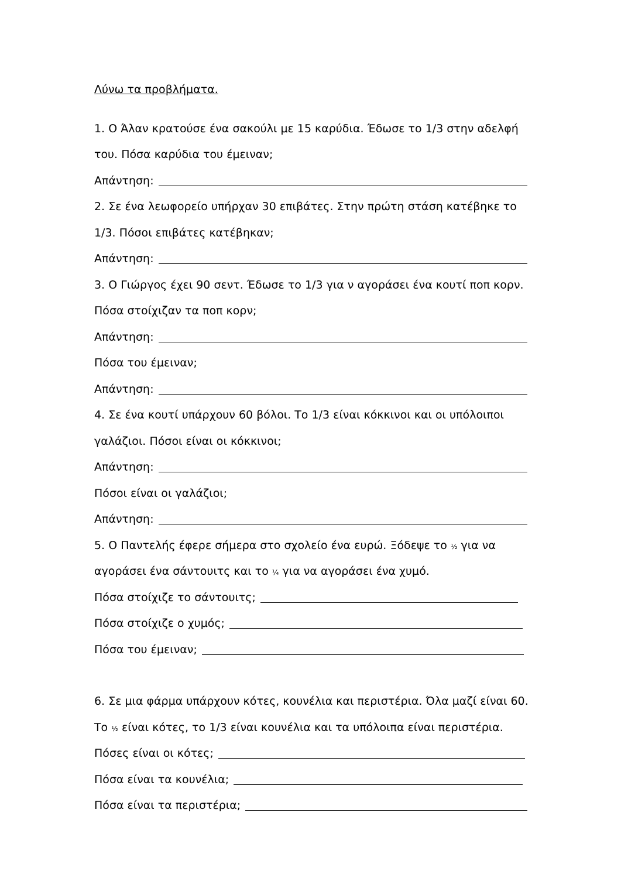Λύνω τα προβλήματα.
1. Ο Άλαν κρατούσε ένα σακούλι με 15 καρύδια. Έδωσε το 1/3 στην αδελφή
του. Πόσα καρύδια του έμειναν;
Απάντηση:
2. Σε ένα λεωφορείο υπήρχαν 30 επιβάτες. Στην πρώτη στάση κατέβηκε το
1/3. Πόσοι επιβάτες κατέβηκαν;
Απάντηση:
3. Ο Γιώργος έχει 90 σεντ. Έδωσε το 1/3 για ν αγοράσει ένα κουτί ποπ κορν.
Πόσα στοίχιζαν τα ποπ κορν;
Απάντηση:
Πόσα του έμειναν;
Απάντηση:
4. Σε ένα κουτί υπάρχουν 60 βόλοι. Το 1/3 είναι κόκκινοι και οι υπόλοιποι
γαλάζιοι. Πόσοι είναι οι κόκκινοι;
Απάντηση:
Πόσοι είναι οι γαλάζιοι;
Απάντηση:
5. Ο Παντελής έφερε σήμερα στο σχολείο ένα ευρώ. Ξόδεψε το ½ για να
αγοράσει ένα σάντουιτς και το ¼ για να αγοράσει ένα χυμό.
Πόσα στοίχιζε το σάντουιτς;
Πόσα στοίχιζε ο χυμός;
Πόσα του έμειναν;
6. Σε μια φάρμα υπάρχουν κότες, κουνέλια και περιστέρια. Όλα μαζί είναι 60.
Το ½ είναι κότες, το 1/3 είναι κουνέλια και τα υπόλοιπα είναι περιστέρια.
Πόσες είναι οι κότες;
Πόσα είναι τα κουνέλια;
Πόσα είναι τα περιστέρια;